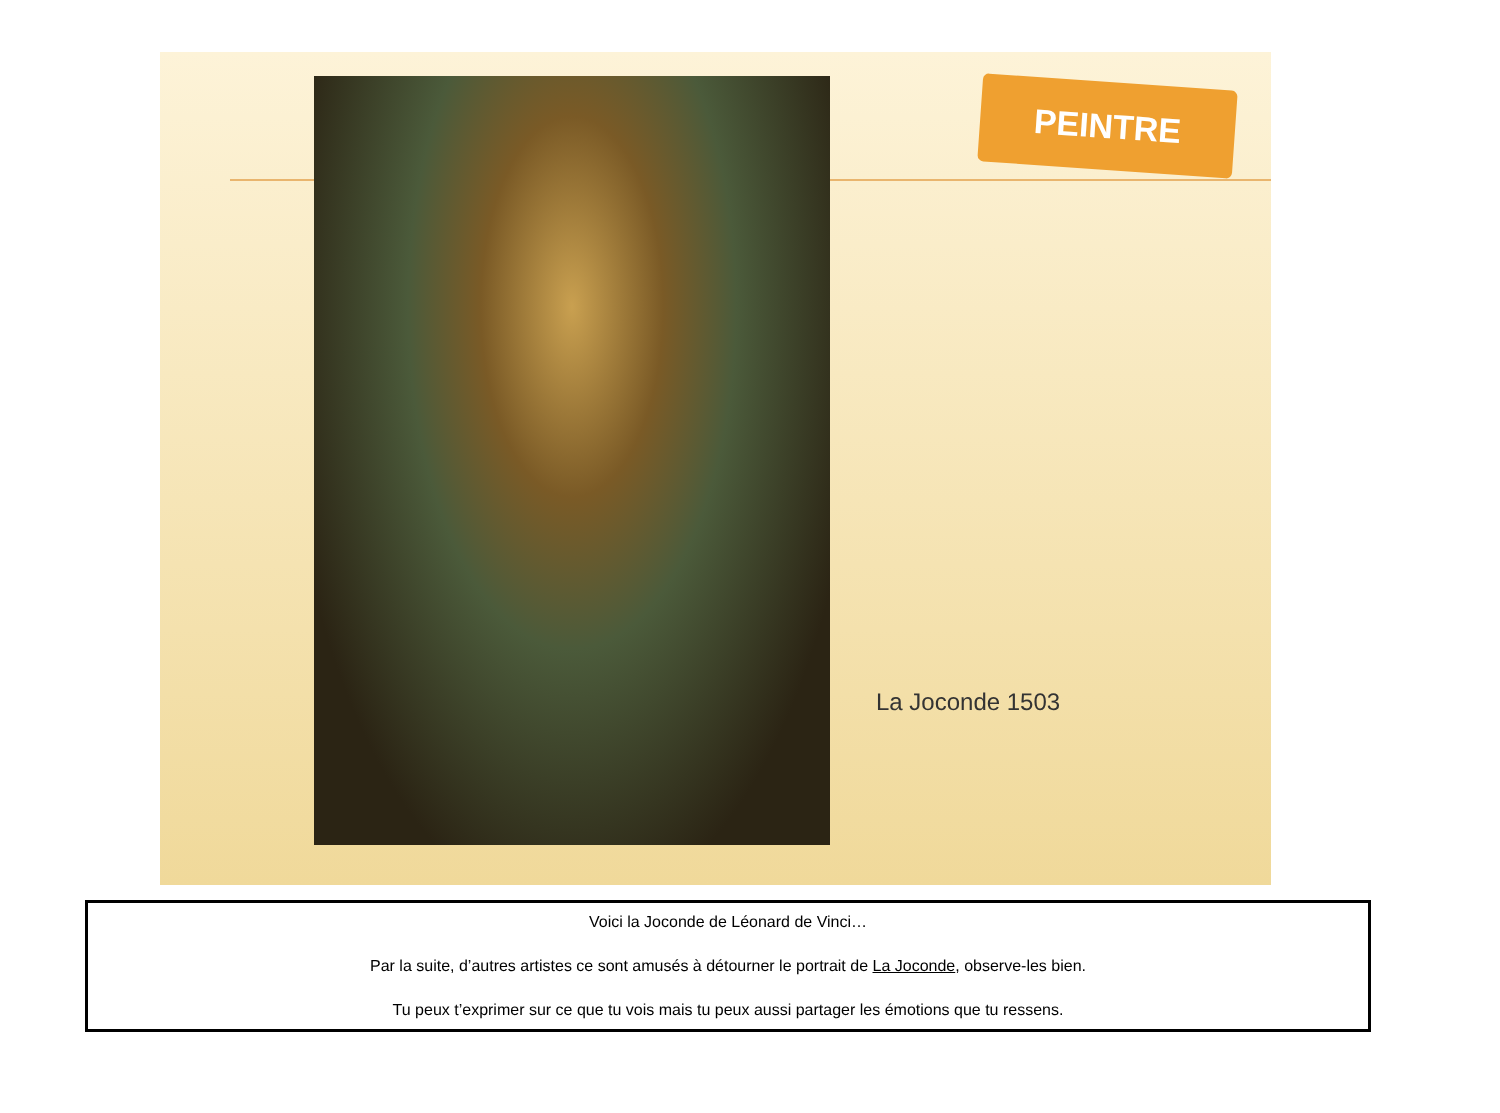PEINTRE
La Joconde 1503
Voici la Joconde de Léonard de Vinci…
Par la suite, d’autres artistes ce sont amusés à détourner le portrait de La Joconde, observe-les bien.
Tu peux t’exprimer sur ce que tu vois mais tu peux aussi partager les émotions que tu ressens.